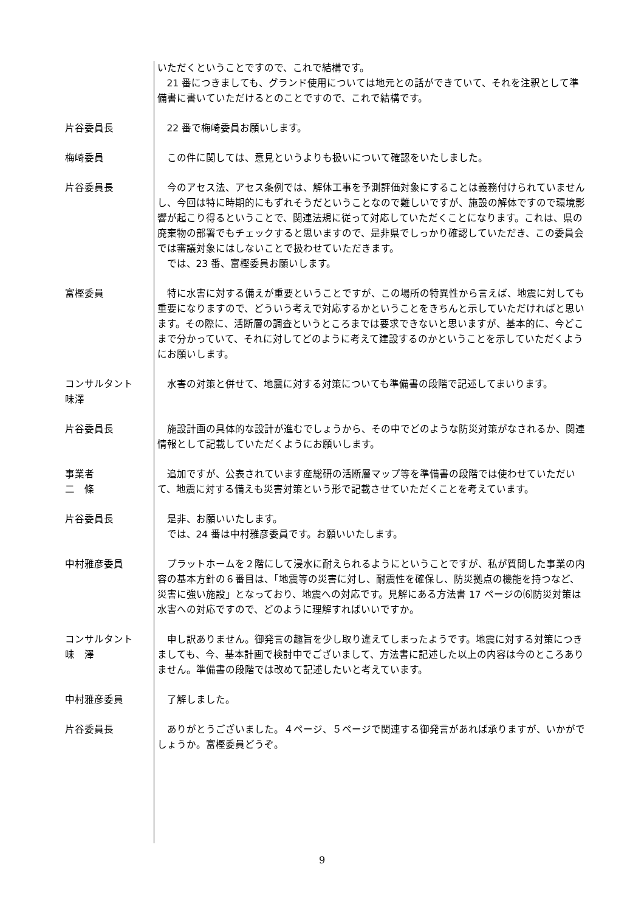いただくということですので、これで結構です。
21 番につきましても、グランド使用については地元との話ができていて、それを注釈として準備書に書いていただけるとのことですので、これで結構です。
片谷委員長 22 番で梅崎委員お願いします。
梅崎委員 この件に関しては、意見というよりも扱いについて確認をいたしました。
片谷委員長 今のアセス法、アセス条例では、解体工事を予測評価対象にすることは義務付けられていませんし、今回は特に時期的にもずれそうだということなので難しいですが、施設の解体ですので環境影響が起こり得るということで、関連法規に従って対応していただくことになります。これは、県の廃棄物の部署でもチェックすると思いますので、是非県でしっかり確認していただき、この委員会では審議対象にはしないことで扱わせていただきます。
では、23 番、富樫委員お願いします。
富樫委員 特に水害に対する備えが重要ということですが、この場所の特異性から言えば、地震に対しても重要になりますので、どういう考えで対応するかということをきちんと示していただければと思います。その際に、活断層の調査というところまでは要求できないと思いますが、基本的に、今どこまで分かっていて、それに対してどのように考えて建設するのかということを示していただくようにお願いします。
コンサルタント
味澤
水害の対策と併せて、地震に対する対策についても準備書の段階で記述してまいります。
片谷委員長 施設計画の具体的な設計が進むでしょうから、その中でどのような防災対策がなされるか、関連情報として記載していただくようにお願いします。
事業者
二　條
追加ですが、公表されています産総研の活断層マップ等を準備書の段階では使わせていただいて、地震に対する備えも災害対策という形で記載させていただくことを考えています。
片谷委員長 是非、お願いいたします。
では、24 番は中村雅彦委員です。お願いいたします。
中村雅彦委員 プラットホームを２階にして浸水に耐えられるようにということですが、私が質問した事業の内容の基本方針の６番目は、「地震等の災害に対し、耐震性を確保し、防災拠点の機能を持つなど、災害に強い施設」となっており、地震への対応です。見解にある方法書 17 ページの⑹防災対策は水害への対応ですので、どのように理解すればいいですか。
コンサルタント
味　澤
申し訳ありません。御発言の趣旨を少し取り違えてしまったようです。地震に対する対策につきましても、今、基本計画で検討中でございまして、方法書に記述した以上の内容は今のところありません。準備書の段階では改めて記述したいと考えています。
中村雅彦委員 了解しました。
片谷委員長 ありがとうございました。４ページ、５ページで関連する御発言があれば承りますが、いかがでしょうか。富樫委員どうぞ。
9